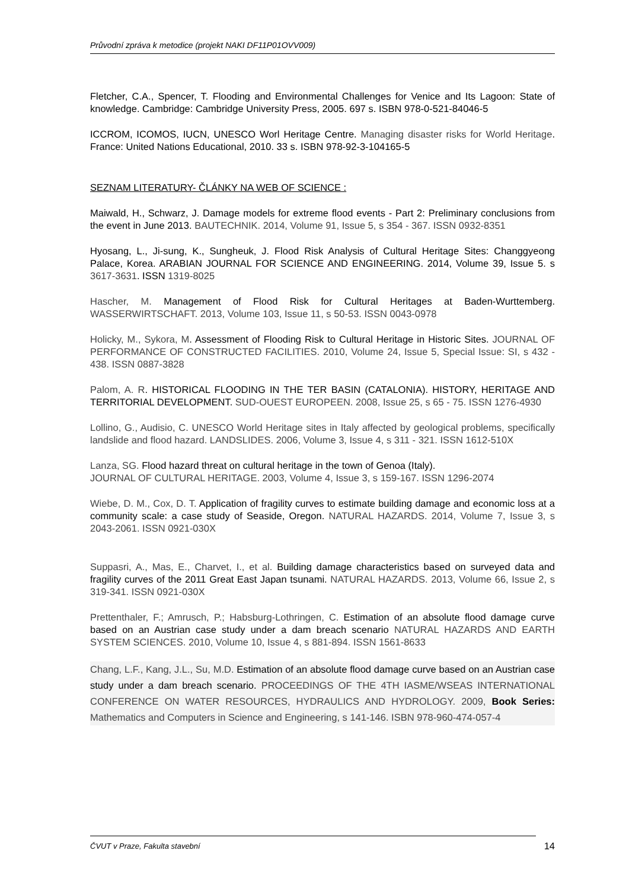Průvodní zpráva k metodice (projekt NAKI DF11P01OVV009)
Fletcher, C.A., Spencer, T. Flooding and Environmental Challenges for Venice and Its Lagoon: State of knowledge. Cambridge: Cambridge University Press, 2005. 697 s. ISBN 978-0-521-84046-5
ICCROM, ICOMOS, IUCN, UNESCO Worl Heritage Centre. Managing disaster risks for World Heritage. France: United Nations Educational, 2010. 33 s. ISBN 978-92-3-104165-5
SEZNAM LITERATURY- ČLÁNKY NA WEB OF SCIENCE :
Maiwald, H., Schwarz, J. Damage models for extreme flood events - Part 2: Preliminary conclusions from the event in June 2013. BAUTECHNIK. 2014, Volume 91, Issue 5, s 354 - 367. ISSN 0932-8351
Hyosang, L., Ji-sung, K., Sungheuk, J. Flood Risk Analysis of Cultural Heritage Sites: Changgyeong Palace, Korea. ARABIAN JOURNAL FOR SCIENCE AND ENGINEERING. 2014, Volume 39, Issue 5. s 3617-3631. ISSN 1319-8025
Hascher, M. Management of Flood Risk for Cultural Heritages at Baden-Wurttemberg. WASSERWIRTSCHAFT. 2013, Volume 103, Issue 11, s 50-53. ISSN 0043-0978
Holicky, M., Sykora, M. Assessment of Flooding Risk to Cultural Heritage in Historic Sites. JOURNAL OF PERFORMANCE OF CONSTRUCTED FACILITIES. 2010, Volume 24, Issue 5, Special Issue: SI, s 432 - 438. ISSN 0887-3828
Palom, A. R. HISTORICAL FLOODING IN THE TER BASIN (CATALONIA). HISTORY, HERITAGE AND TERRITORIAL DEVELOPMENT. SUD-OUEST EUROPEEN. 2008, Issue 25, s 65 - 75. ISSN 1276-4930
Lollino, G., Audisio, C. UNESCO World Heritage sites in Italy affected by geological problems, specifically landslide and flood hazard. LANDSLIDES. 2006, Volume 3, Issue 4, s 311 - 321. ISSN 1612-510X
Lanza, SG. Flood hazard threat on cultural heritage in the town of Genoa (Italy).
JOURNAL OF CULTURAL HERITAGE. 2003, Volume 4, Issue 3, s 159-167. ISSN 1296-2074
Wiebe, D. M., Cox, D. T. Application of fragility curves to estimate building damage and economic loss at a community scale: a case study of Seaside, Oregon. NATURAL HAZARDS. 2014, Volume 7, Issue 3, s 2043-2061. ISSN 0921-030X
Suppasri, A., Mas, E., Charvet, I., et al. Building damage characteristics based on surveyed data and fragility curves of the 2011 Great East Japan tsunami. NATURAL HAZARDS. 2013, Volume 66, Issue 2, s 319-341. ISSN 0921-030X
Prettenthaler, F.; Amrusch, P.; Habsburg-Lothringen, C. Estimation of an absolute flood damage curve based on an Austrian case study under a dam breach scenario NATURAL HAZARDS AND EARTH SYSTEM SCIENCES. 2010, Volume 10, Issue 4, s 881-894. ISSN 1561-8633
Chang, L.F., Kang, J.L., Su, M.D. Estimation of an absolute flood damage curve based on an Austrian case study under a dam breach scenario. PROCEEDINGS OF THE 4TH IASME/WSEAS INTERNATIONAL CONFERENCE ON WATER RESOURCES, HYDRAULICS AND HYDROLOGY. 2009, Book Series: Mathematics and Computers in Science and Engineering, s 141-146. ISBN 978-960-474-057-4
ČVUT v Praze, Fakulta stavební 14